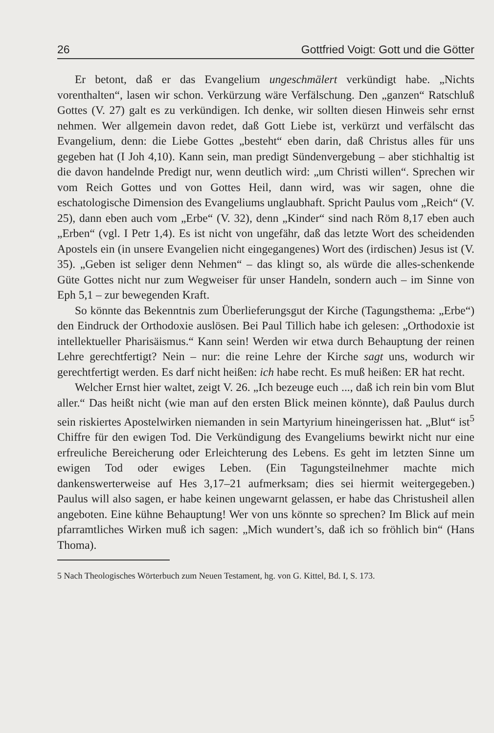26 Gottfried Voigt: Gott und die Götter
Er betont, daß er das Evangelium ungeschmälert verkündigt habe. „Nichts vorenthalten“, lasen wir schon. Verkürzung wäre Verfälschung. Den „ganzen“ Ratschluß Gottes (V. 27) galt es zu verkündigen. Ich denke, wir sollten diesen Hinweis sehr ernst nehmen. Wer allgemein davon redet, daß Gott Liebe ist, verkürzt und verfälscht das Evangelium, denn: die Liebe Gottes „besteht“ eben darin, daß Christus alles für uns gegeben hat (I Joh 4,10). Kann sein, man predigt Sündenvergebung – aber stichhaltig ist die davon handelnde Predigt nur, wenn deutlich wird: „um Christi willen“. Sprechen wir vom Reich Gottes und von Gottes Heil, dann wird, was wir sagen, ohne die eschatologische Dimension des Evangeliums unglaubhaft. Spricht Paulus vom „Reich“ (V. 25), dann eben auch vom „Erbe“ (V. 32), denn „Kinder“ sind nach Röm 8,17 eben auch „Erben“ (vgl. I Petr 1,4). Es ist nicht von ungefähr, daß das letzte Wort des scheidenden Apostels ein (in unsere Evangelien nicht eingegangenes) Wort des (irdischen) Jesus ist (V. 35). „Geben ist seliger denn Nehmen“ – das klingt so, als würde die alles-schenkende Güte Gottes nicht nur zum Wegweiser für unser Handeln, sondern auch – im Sinne von Eph 5,1 – zur bewegenden Kraft.
So könnte das Bekenntnis zum Überlieferungsgut der Kirche (Tagungsthema: „Erbe“) den Eindruck der Orthodoxie auslösen. Bei Paul Tillich habe ich gelesen: „Orthodoxie ist intellektueller Pharisäismus.“ Kann sein! Werden wir etwa durch Behauptung der reinen Lehre gerechtfertigt? Nein – nur: die reine Lehre der Kirche sagt uns, wodurch wir gerechtfertigt werden. Es darf nicht heißen: ich habe recht. Es muß heißen: ER hat recht.
Welcher Ernst hier waltet, zeigt V. 26. „Ich bezeuge euch ..., daß ich rein bin vom Blut aller.“ Das heißt nicht (wie man auf den ersten Blick meinen könnte), daß Paulus durch sein riskiertes Apostelwirken niemanden in sein Martyrium hineingerissen hat. „Blut“ ist<sup>5</sup> Chiffre für den ewigen Tod. Die Verkündigung des Evangeliums bewirkt nicht nur eine erfreuliche Bereicherung oder Erleichterung des Lebens. Es geht im letzten Sinne um ewigen Tod oder ewiges Leben. (Ein Tagungsteilnehmer machte mich dankenswerterweise auf Hes 3,17–21 aufmerksam; dies sei hiermit weitergegeben.) Paulus will also sagen, er habe keinen ungewarnt gelassen, er habe das Christusheil allen angeboten. Eine kühne Behauptung! Wer von uns könnte so sprechen? Im Blick auf mein pfarramtliches Wirken muß ich sagen: „Mich wundert’s, daß ich so fröhlich bin“ (Hans Thoma).
5 Nach Theologisches Wörterbuch zum Neuen Testament, hg. von G. Kittel, Bd. I, S. 173.